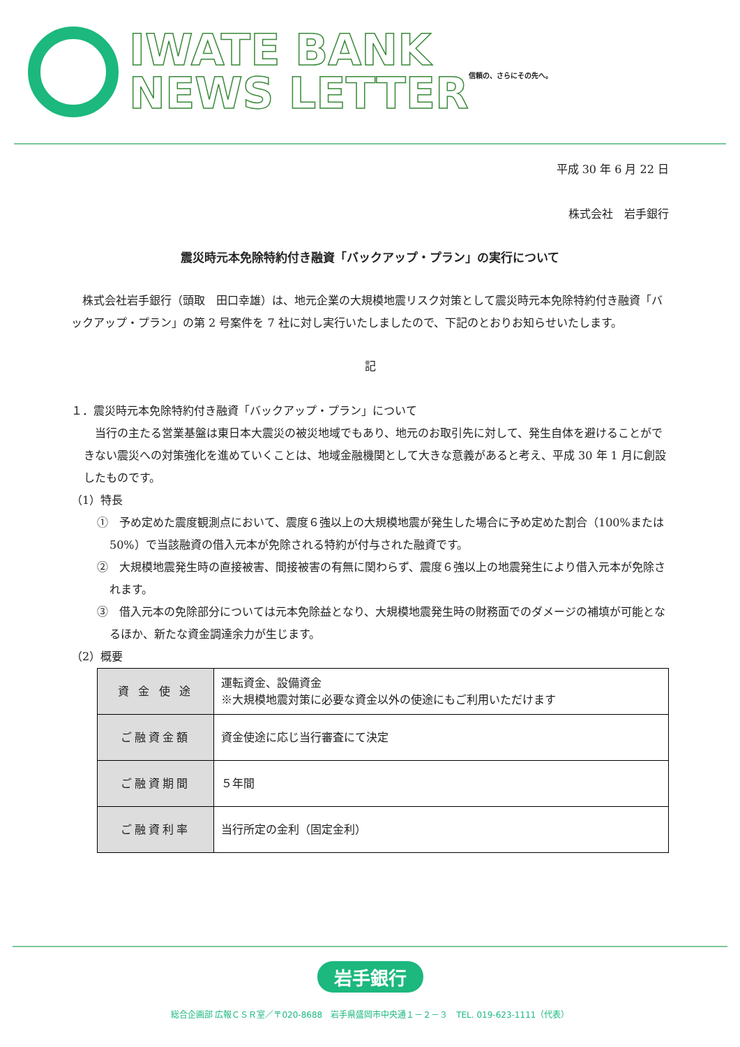IWATE BANK
NEWS LETTER
信頼の、さらにその先へ。
平成 30 年 6 月 22 日
株式会社　岩手銀行
震災時元本免除特約付き融資「バックアップ・プラン」の実行について
　株式会社岩手銀行（頭取　田口幸雄）は、地元企業の大規模地震リスク対策として震災時元本免除特約付き融資「バックアップ・プラン」の第 2 号案件を 7 社に対し実行いたしましたので、下記のとおりお知らせいたします。
記
１．震災時元本免除特約付き融資「バックアップ・プラン」について
　当行の主たる営業基盤は東日本大震災の被災地域でもあり、地元のお取引先に対して、発生自体を避けることができない震災への対策強化を進めていくことは、地域金融機関として大きな意義があると考え、平成 30 年 1 月に創設したものです。
（1）特長
①　予め定めた震度観測点において、震度６強以上の大規模地震が発生した場合に予め定めた割合（100%または 50%）で当該融資の借入元本が免除される特約が付与された融資です。
②　大規模地震発生時の直接被害、間接被害の有無に関わらず、震度６強以上の地震発生により借入元本が免除されます。
③　借入元本の免除部分については元本免除益となり、大規模地震発生時の財務面でのダメージの補填が可能となるほか、新たな資金調達余力が生じます。
（2）概要
| 資 金 使 途 | 運転資金、設備資金 ※大規模地震対策に必要な資金以外の使途にもご利用いただけます |
| ご融資金額 | 資金使途に応じ当行審査にて決定 |
| ご融資期間 | ５年間 |
| ご融資利率 | 当行所定の金利（固定金利） |
岩手銀行
総合企画部 広報ＣＳＲ室／〒020-8688　岩手県盛岡市中央通１－２－３　TEL. 019-623-1111（代表）